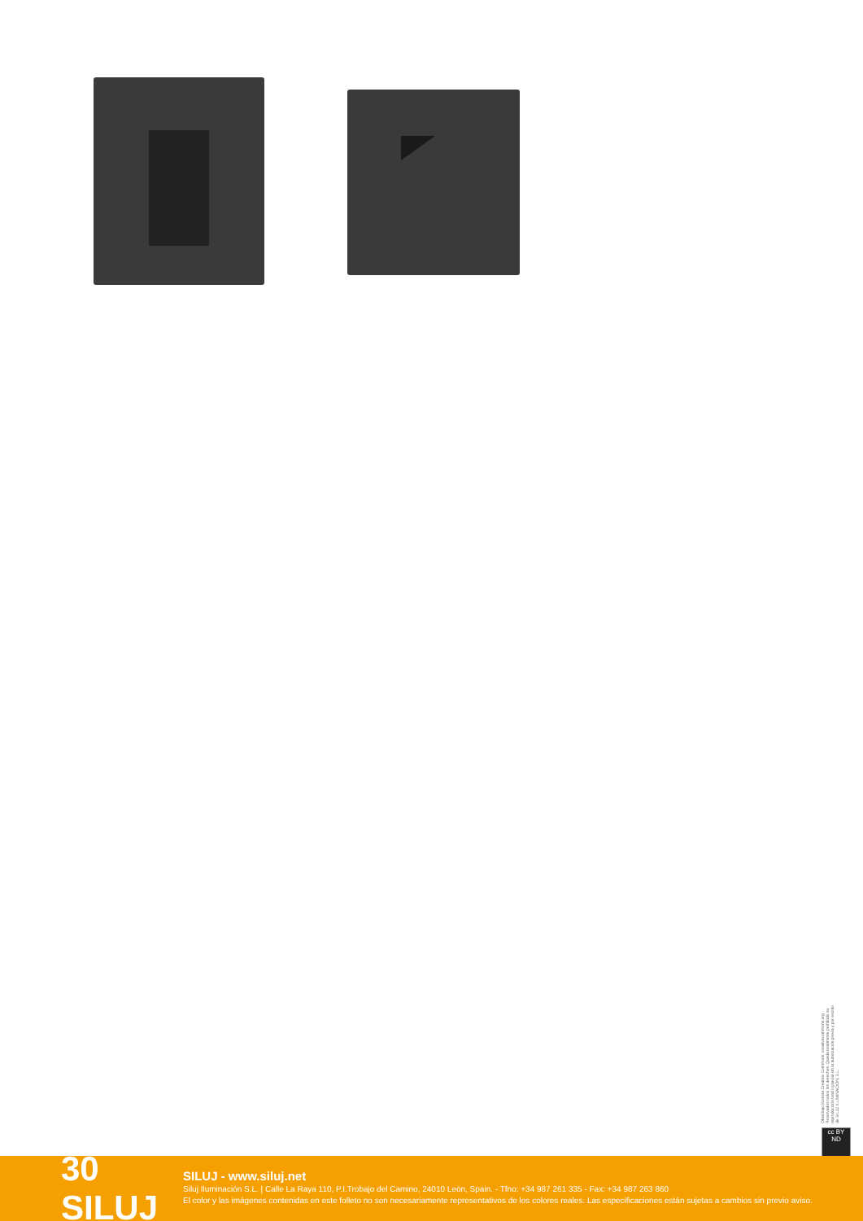Obra bajo licencia Creative Commons: creativecommons.org Reservados todos los derechos. Queda totalmente prohibido su reproducción total o parcial sin la autorización previa y por escrito de SILUJ ILUMINACIÓN, S.L.
cc BY ND
30 SILUJ
SILUJ - www.siluj.net
Siluj Iluminación S.L. | Calle La Raya 110, P.I.Trobajo del Camino, 24010 León, Spain. - Tfno: +34 987 261 335 - Fax: +34 987 263 860
El color y las imágenes contenidas en este folleto no son necesariamente representativos de los colores reales. Las especificaciones están sujetas a cambios sin previo aviso.